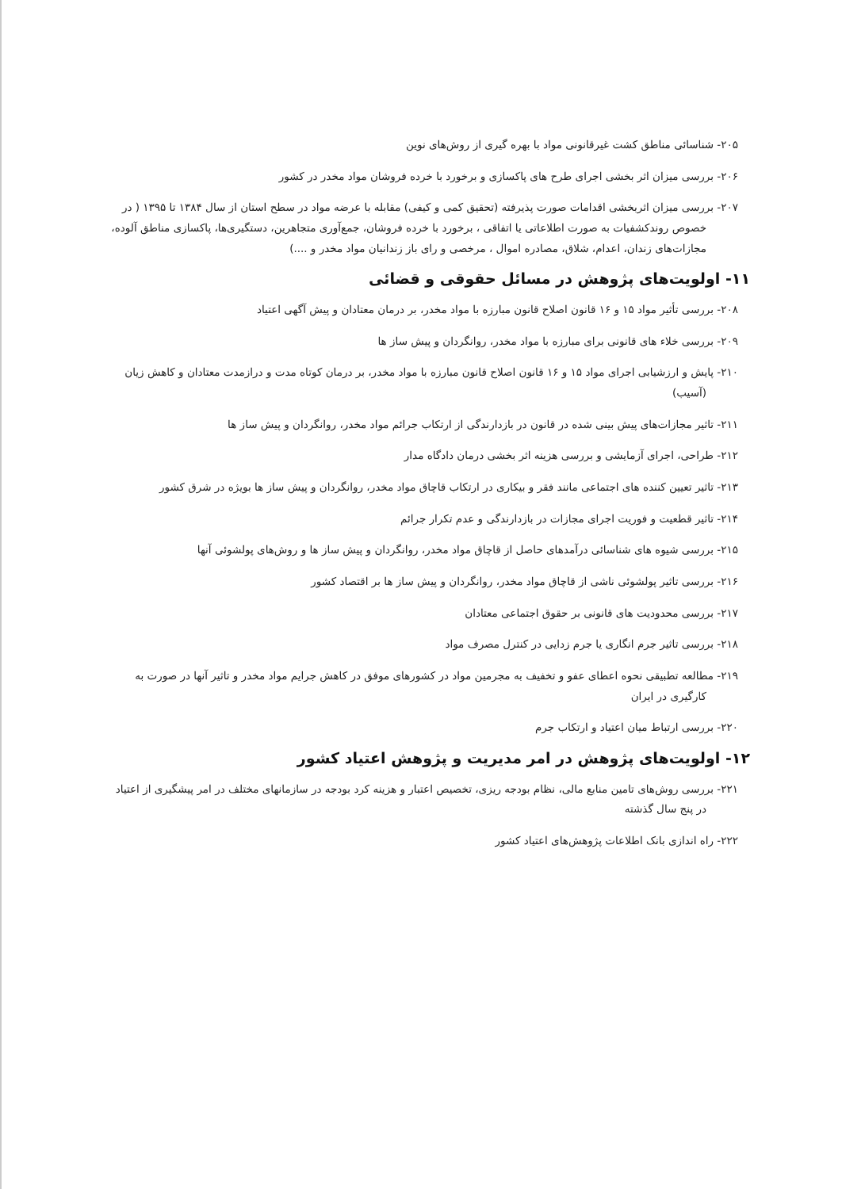۲۰۵- شناسائی مناطق کشت غیرقانونی مواد با بهره گیری از روش‌های نوین
۲۰۶- بررسی میزان اثر بخشی اجرای طرح های پاکسازی و برخورد با خرده فروشان مواد مخدر در کشور
۲۰۷- بررسی میزان اثربخشی اقدامات صورت پذیرفته (تحقیق کمی و کیفی) مقابله با عرضه مواد در سطح استان از سال ۱۳۸۴ تا ۱۳۹۵ ( در خصوص روندکشفیات به صورت اطلاعاتی یا اتفاقی ، برخورد با خرده فروشان، جمع‌آوری متجاهرین، دستگیری‌ها، پاکسازی مناطق آلوده، مجازات‌های زندان، اعدام، شلاق، مصادره اموال ، مرخصی و رای باز زندانیان مواد مخدر و ....)
۱۱- اولویت‌های پژوهش در مسائل حقوقی و قضائی
۲۰۸- بررسی تأثیر مواد ۱۵ و ۱۶ قانون اصلاح قانون مبارزه با مواد مخدر، بر درمان معتادان و پیش آگهی اعتیاد
۲۰۹- بررسی خلاء های قانونی برای مبارزه با مواد مخدر، روانگردان و پیش ساز ها
۲۱۰- پایش و ارزشیابی اجرای مواد ۱۵ و ۱۶ قانون اصلاح قانون مبارزه با مواد مخدر، بر درمان کوتاه مدت و درازمدت معتادان و کاهش زیان (آسیب)
۲۱۱- تاثیر مجازات‌های پیش بینی شده در قانون در بازدارندگی از ارتکاب جرائم مواد مخدر، روانگردان و پیش ساز ها
۲۱۲- طراحی، اجرای آزمایشی و بررسی هزینه اثر بخشی درمان دادگاه مدار
۲۱۳- تاثیر تعیین کننده های اجتماعی مانند فقر و بیکاری در ارتکاب قاچاق مواد مخدر، روانگردان و پیش ساز ها بویژه در شرق کشور
۲۱۴- تاثیر قطعیت و فوریت اجرای مجازات در بازدارندگی و عدم تکرار جرائم
۲۱۵- بررسی شیوه های شناسائی درآمدهای حاصل از قاچاق مواد مخدر، روانگردان و پیش ساز ها و روش‌های پولشوئی آنها
۲۱۶- بررسی تاثیر پولشوئی ناشی از قاچاق مواد مخدر، روانگردان و پیش ساز ها بر اقتصاد کشور
۲۱۷- بررسی محدودیت های قانونی بر حقوق اجتماعی معتادان
۲۱۸- بررسی تاثیر جرم انگاری یا جرم زدایی در کنترل مصرف مواد
۲۱۹- مطالعه تطبیقی نحوه اعطای عفو و تخفیف به مجرمین مواد در کشورهای موفق در کاهش جرایم مواد مخدر و تاثیر آنها در صورت به کارگیری در ایران
۲۲۰- بررسی ارتباط میان اعتیاد و ارتکاب جرم
۱۲- اولویت‌های پژوهش در امر مدیریت و پژوهش اعتیاد کشور
۲۲۱- بررسی روش‌های تامین منابع مالی، نظام بودجه ریزی، تخصیص اعتبار و هزینه کرد بودجه در سازمانهای مختلف در امر پیشگیری از اعتیاد در پنج سال گذشته
۲۲۲- راه اندازی بانک اطلاعات پژوهش‌های اعتیاد کشور